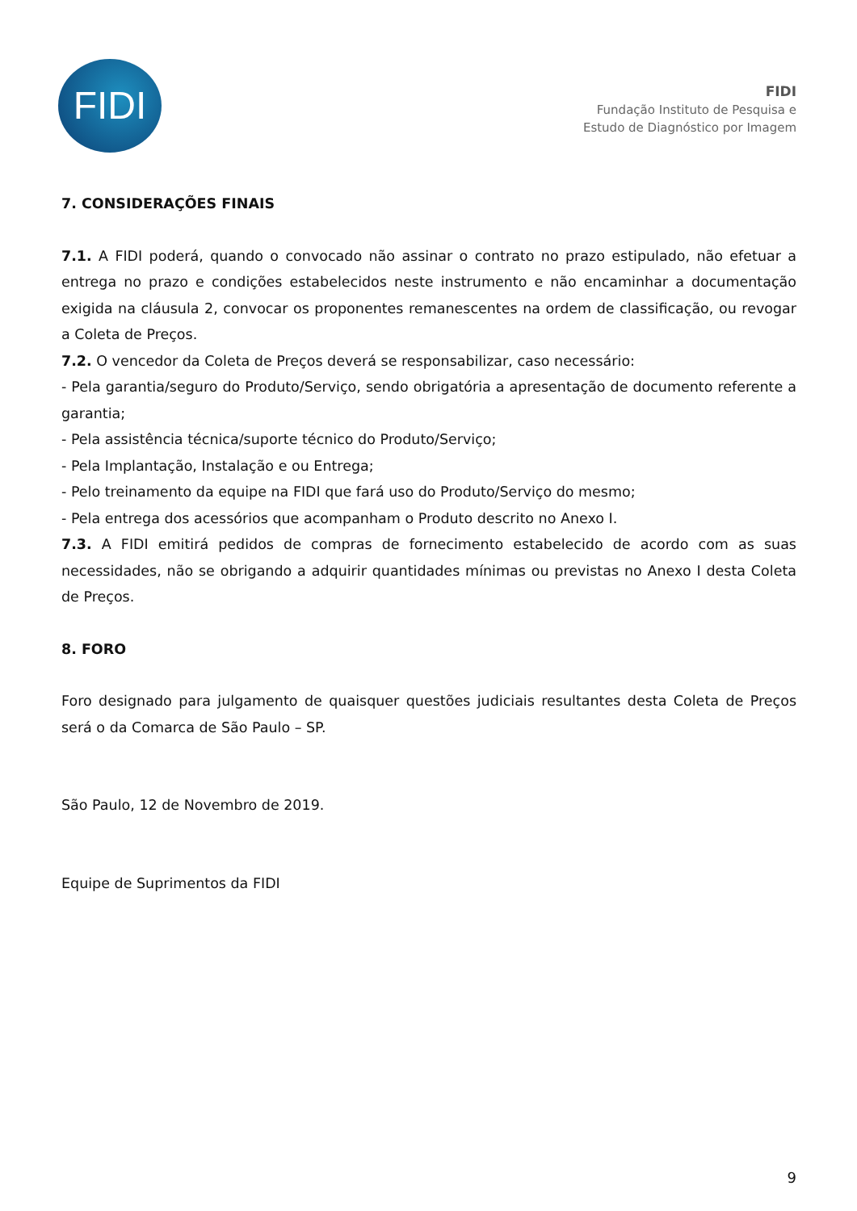FIDI
FIDI
Fundação Instituto de Pesquisa e
Estudo de Diagnóstico por Imagem
7. CONSIDERAÇÕES FINAIS
7.1. A FIDI poderá, quando o convocado não assinar o contrato no prazo estipulado, não efetuar a entrega no prazo e condições estabelecidos neste instrumento e não encaminhar a documentação exigida na cláusula 2, convocar os proponentes remanescentes na ordem de classificação, ou revogar a Coleta de Preços.
7.2. O vencedor da Coleta de Preços deverá se responsabilizar, caso necessário:
- Pela garantia/seguro do Produto/Serviço, sendo obrigatória a apresentação de documento referente a garantia;
- Pela assistência técnica/suporte técnico do Produto/Serviço;
- Pela Implantação, Instalação e ou Entrega;
- Pelo treinamento da equipe na FIDI que fará uso do Produto/Serviço do mesmo;
- Pela entrega dos acessórios que acompanham o Produto descrito no Anexo I.
7.3. A FIDI emitirá pedidos de compras de fornecimento estabelecido de acordo com as suas necessidades, não se obrigando a adquirir quantidades mínimas ou previstas no Anexo I desta Coleta de Preços.
8. FORO
Foro designado para julgamento de quaisquer questões judiciais resultantes desta Coleta de Preços será o da Comarca de São Paulo – SP.
São Paulo, 12 de Novembro de 2019.
Equipe de Suprimentos da FIDI
9